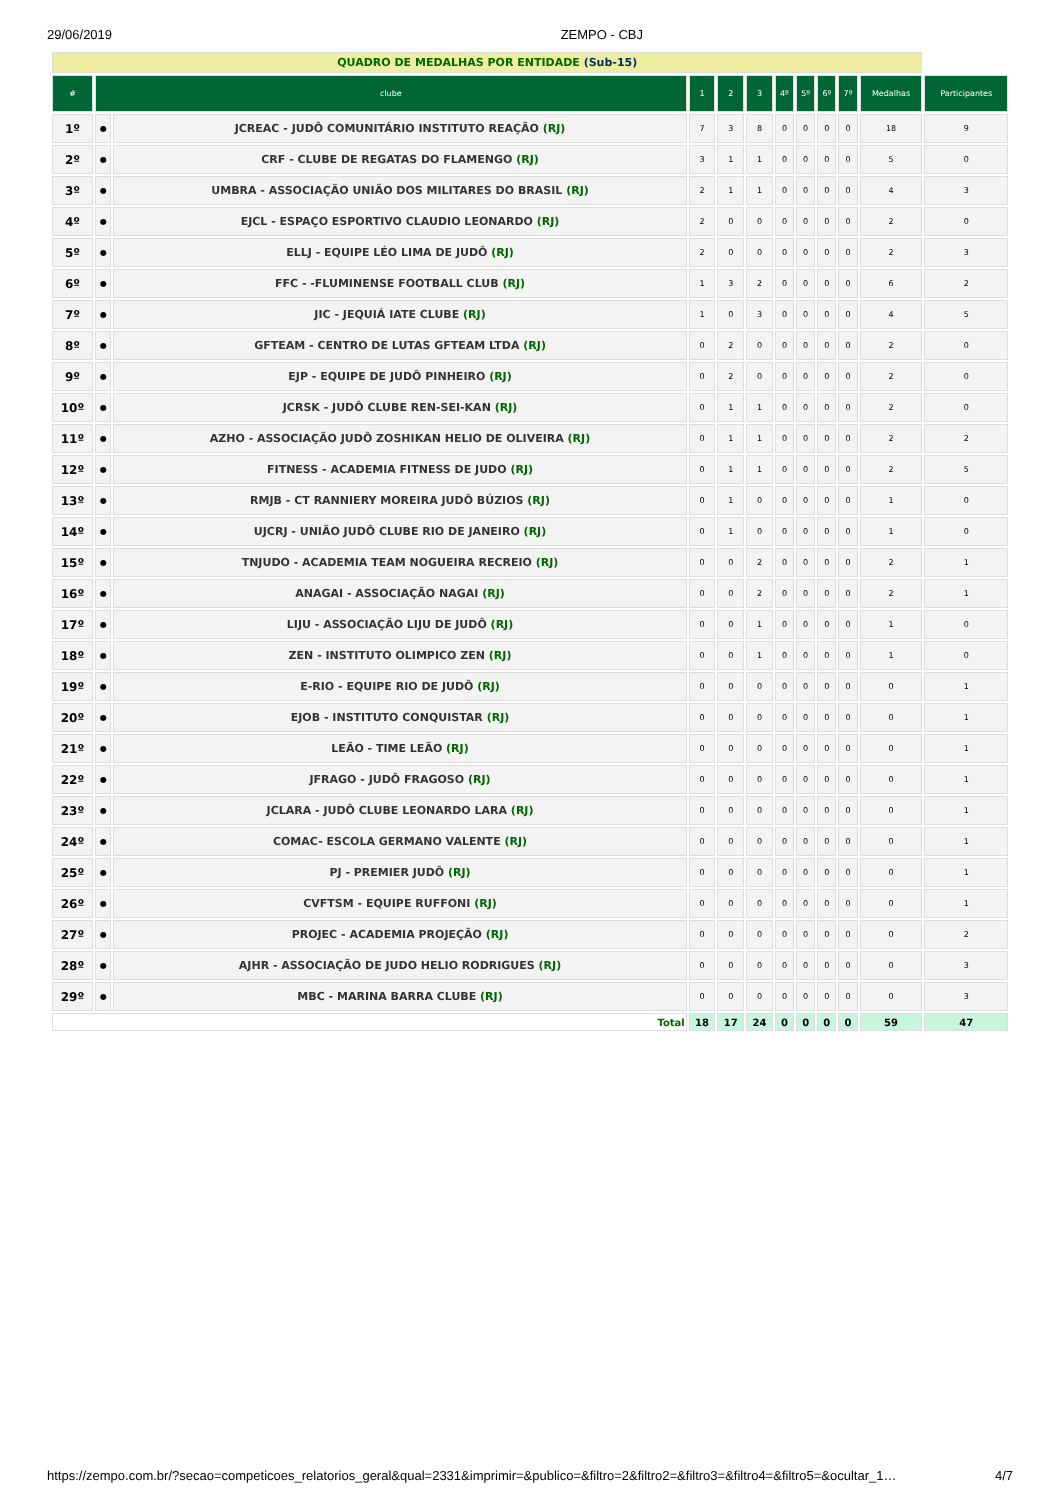29/06/2019 ZEMPO - CBJ
| QUADRO DE MEDALHAS POR ENTIDADE (Sub-15) | | | | | | | | | | | |
| # | clube | | 1 | 2 | 3 | 4º | 5º | 6º | 7º | Medalhas | Participantes |
| 1º | ● | JCREAC - JUDÔ COMUNITÁRIO INSTITUTO REAÇÃO (RJ) | 7 | 3 | 8 | 0 | 0 | 0 | 0 | 18 | 9 |
| 2º | ● | CRF - CLUBE DE REGATAS DO FLAMENGO (RJ) | 3 | 1 | 1 | 0 | 0 | 0 | 0 | 5 | 0 |
| 3º | ● | UMBRA - ASSOCIAÇÃO UNIÃO DOS MILITARES DO BRASIL (RJ) | 2 | 1 | 1 | 0 | 0 | 0 | 0 | 4 | 3 |
| 4º | ● | EJCL - ESPAÇO ESPORTIVO CLAUDIO LEONARDO (RJ) | 2 | 0 | 0 | 0 | 0 | 0 | 0 | 2 | 0 |
| 5º | ● | ELLJ - EQUIPE LÉO LIMA DE JUDÔ (RJ) | 2 | 0 | 0 | 0 | 0 | 0 | 0 | 2 | 3 |
| 6º | ● | FFC - -FLUMINENSE FOOTBALL CLUB (RJ) | 1 | 3 | 2 | 0 | 0 | 0 | 0 | 6 | 2 |
| 7º | ● | JIC - JEQUIÁ IATE CLUBE (RJ) | 1 | 0 | 3 | 0 | 0 | 0 | 0 | 4 | 5 |
| 8º | ● | GFTEAM - CENTRO DE LUTAS GFTEAM LTDA (RJ) | 0 | 2 | 0 | 0 | 0 | 0 | 0 | 2 | 0 |
| 9º | ● | EJP - EQUIPE DE JUDÔ PINHEIRO (RJ) | 0 | 2 | 0 | 0 | 0 | 0 | 0 | 2 | 0 |
| 10º | ● | JCRSK - JUDÔ CLUBE REN-SEI-KAN (RJ) | 0 | 1 | 1 | 0 | 0 | 0 | 0 | 2 | 0 |
| 11º | ● | AZHO - ASSOCIAÇÃO JUDÔ ZOSHIKAN HELIO DE OLIVEIRA (RJ) | 0 | 1 | 1 | 0 | 0 | 0 | 0 | 2 | 2 |
| 12º | ● | FITNESS - ACADEMIA FITNESS DE JUDO (RJ) | 0 | 1 | 1 | 0 | 0 | 0 | 0 | 2 | 5 |
| 13º | ● | RMJB - CT RANNIERY MOREIRA JUDÔ BÚZIOS (RJ) | 0 | 1 | 0 | 0 | 0 | 0 | 0 | 1 | 0 |
| 14º | ● | UJCRJ - UNIÃO JUDÔ CLUBE RIO DE JANEIRO (RJ) | 0 | 1 | 0 | 0 | 0 | 0 | 0 | 1 | 0 |
| 15º | ● | TNJUDO - ACADEMIA TEAM NOGUEIRA RECREIO (RJ) | 0 | 0 | 2 | 0 | 0 | 0 | 0 | 2 | 1 |
| 16º | ● | ANAGAI - ASSOCIAÇÃO NAGAI (RJ) | 0 | 0 | 2 | 0 | 0 | 0 | 0 | 2 | 1 |
| 17º | ● | LIJU - ASSOCIAÇÃO LIJU DE JUDÔ (RJ) | 0 | 0 | 1 | 0 | 0 | 0 | 0 | 1 | 0 |
| 18º | ● | ZEN - INSTITUTO OLIMPICO ZEN (RJ) | 0 | 0 | 1 | 0 | 0 | 0 | 0 | 1 | 0 |
| 19º | ● | E-RIO - EQUIPE RIO DE JUDÔ (RJ) | 0 | 0 | 0 | 0 | 0 | 0 | 0 | 0 | 1 |
| 20º | ● | EJOB - INSTITUTO CONQUISTAR (RJ) | 0 | 0 | 0 | 0 | 0 | 0 | 0 | 0 | 1 |
| 21º | ● | LEÃO - TIME LEÃO (RJ) | 0 | 0 | 0 | 0 | 0 | 0 | 0 | 0 | 1 |
| 22º | ● | JFRAGO - JUDÔ FRAGOSO (RJ) | 0 | 0 | 0 | 0 | 0 | 0 | 0 | 0 | 1 |
| 23º | ● | JCLARA - JUDÔ CLUBE LEONARDO LARA (RJ) | 0 | 0 | 0 | 0 | 0 | 0 | 0 | 0 | 1 |
| 24º | ● | COMAC- ESCOLA GERMANO VALENTE (RJ) | 0 | 0 | 0 | 0 | 0 | 0 | 0 | 0 | 1 |
| 25º | ● | PJ - PREMIER JUDÔ (RJ) | 0 | 0 | 0 | 0 | 0 | 0 | 0 | 0 | 1 |
| 26º | ● | CVFTSM - EQUIPE RUFFONI (RJ) | 0 | 0 | 0 | 0 | 0 | 0 | 0 | 0 | 1 |
| 27º | ● | PROJEC - ACADEMIA PROJEÇÃO (RJ) | 0 | 0 | 0 | 0 | 0 | 0 | 0 | 0 | 2 |
| 28º | ● | AJHR - ASSOCIAÇÃO DE JUDO HELIO RODRIGUES (RJ) | 0 | 0 | 0 | 0 | 0 | 0 | 0 | 0 | 3 |
| 29º | ● | MBC - MARINA BARRA CLUBE (RJ) | 0 | 0 | 0 | 0 | 0 | 0 | 0 | 0 | 3 |
| Total | | | 18 | 17 | 24 | 0 | 0 | 0 | 0 | 59 | 47 |
https://zempo.com.br/?secao=competicoes_relatorios_geral&qual=2331&imprimir=&publico=&filtro=2&filtro2=&filtro3=&filtro4=&filtro5=&ocultar_1… 4/7